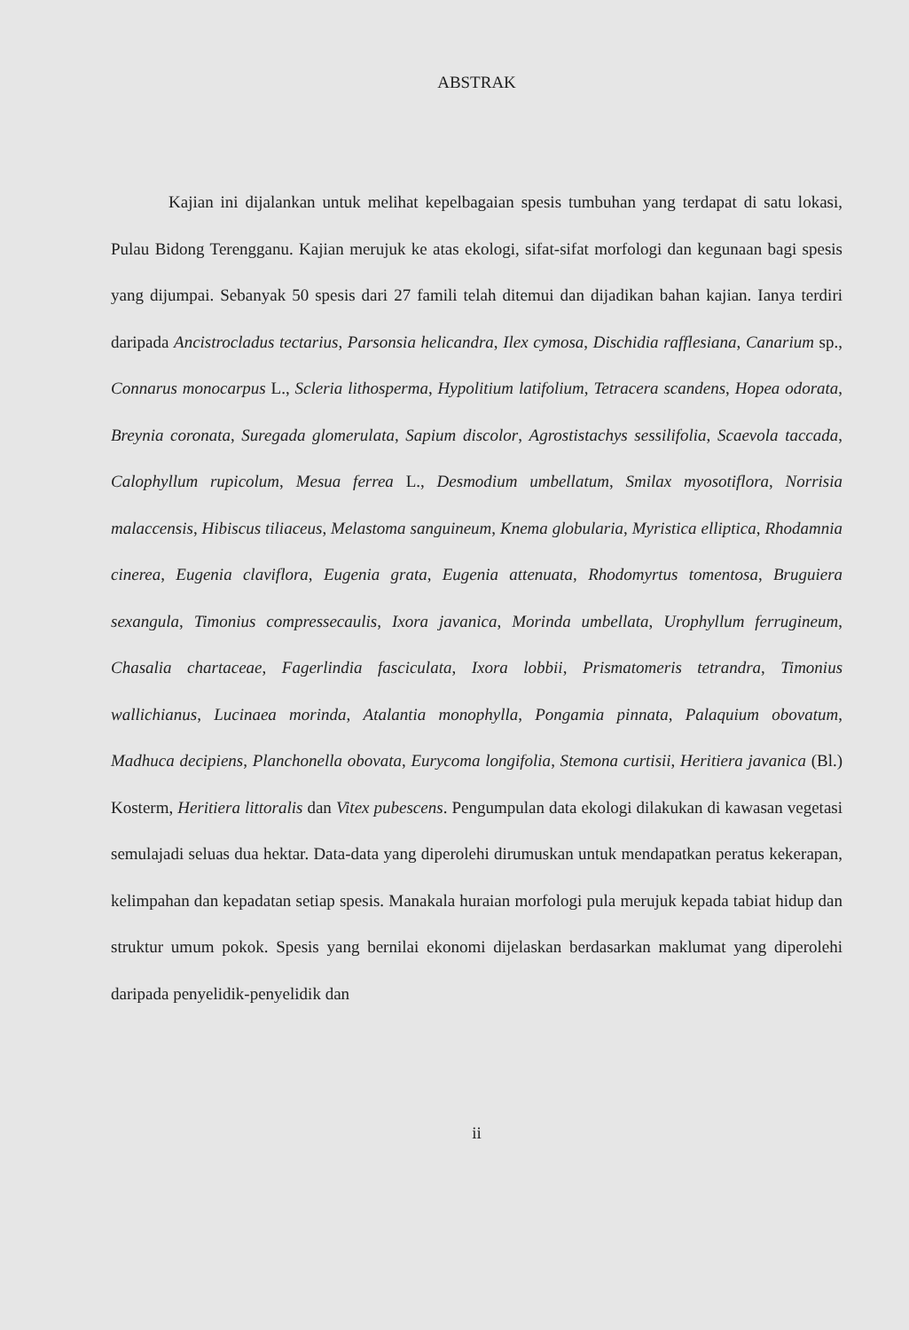ABSTRAK
Kajian ini dijalankan untuk melihat kepelbagaian spesis tumbuhan yang terdapat di satu lokasi, Pulau Bidong Terengganu. Kajian merujuk ke atas ekologi, sifat-sifat morfologi dan kegunaan bagi spesis yang dijumpai. Sebanyak 50 spesis dari 27 famili telah ditemui dan dijadikan bahan kajian. Ianya terdiri daripada Ancistrocladus tectarius, Parsonsia helicandra, Ilex cymosa, Dischidia rafflesiana, Canarium sp., Connarus monocarpus L., Scleria lithosperma, Hypolitium latifolium, Tetracera scandens, Hopea odorata, Breynia coronata, Suregada glomerulata, Sapium discolor, Agrostistachys sessilifolia, Scaevola taccada, Calophyllum rupicolum, Mesua ferrea L., Desmodium umbellatum, Smilax myosotiflora, Norrisia malaccensis, Hibiscus tiliaceus, Melastoma sanguineum, Knema globularia, Myristica elliptica, Rhodamnia cinerea, Eugenia claviflora, Eugenia grata, Eugenia attenuata, Rhodomyrtus tomentosa, Bruguiera sexangula, Timonius compressecaulis, Ixora javanica, Morinda umbellata, Urophyllum ferrugineum, Chasalia chartaceae, Fagerlindia fasciculata, Ixora lobbii, Prismatomeris tetrandra, Timonius wallichianus, Lucinaea morinda, Atalantia monophylla, Pongamia pinnata, Palaquium obovatum, Madhuca decipiens, Planchonella obovata, Eurycoma longifolia, Stemona curtisii, Heritiera javanica (Bl.) Kosterm, Heritiera littoralis dan Vitex pubescens. Pengumpulan data ekologi dilakukan di kawasan vegetasi semulajadi seluas dua hektar. Data-data yang diperolehi dirumuskan untuk mendapatkan peratus kekerapan, kelimpahan dan kepadatan setiap spesis. Manakala huraian morfologi pula merujuk kepada tabiat hidup dan struktur umum pokok. Spesis yang bernilai ekonomi dijelaskan berdasarkan maklumat yang diperolehi daripada penyelidik-penyelidik dan
ii